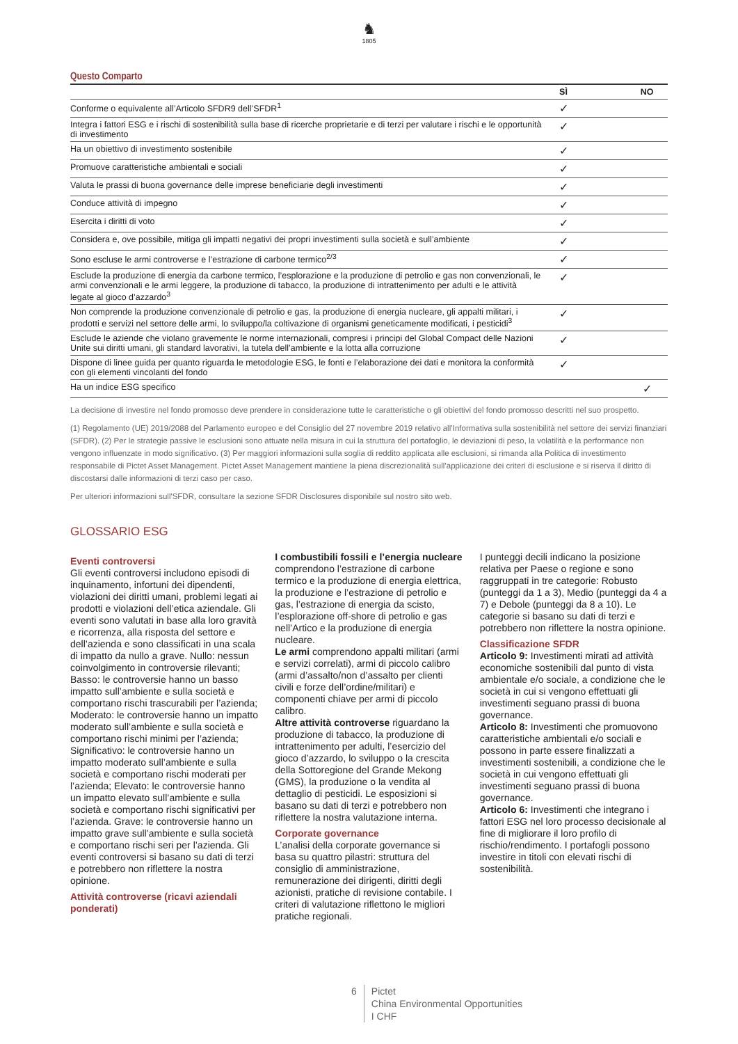♞
1805
Questo Comparto
| | SÌ | | NO |
| --- | --- | --- | --- |
| Conforme o equivalente all’Articolo SFDR9 dell’SFDR<sup>1</sup> | ✓ | | |
| Integra i fattori ESG e i rischi di sostenibilità sulla base di ricerche proprietarie e di terzi per valutare i rischi e le opportunità di investimento | ✓ | | |
| Ha un obiettivo di investimento sostenibile | ✓ | | |
| Promuove caratteristiche ambientali e sociali | ✓ | | |
| Valuta le prassi di buona governance delle imprese beneficiarie degli investimenti | ✓ | | |
| Conduce attività di impegno | ✓ | | |
| Esercita i diritti di voto | ✓ | | |
| Considera e, ove possibile, mitiga gli impatti negativi dei propri investimenti sulla società e sull’ambiente | ✓ | | |
| Sono escluse le armi controverse e l’estrazione di carbone termico<sup>2/3</sup> | ✓ | | |
| Esclude la produzione di energia da carbone termico, l’esplorazione e la produzione di petrolio e gas non convenzionali, le armi convenzionali e le armi leggere, la produzione di tabacco, la produzione di intrattenimento per adulti e le attività legate al gioco d’azzardo<sup>3</sup> | ✓ | | |
| Non comprende la produzione convenzionale di petrolio e gas, la produzione di energia nucleare, gli appalti militari, i prodotti e servizi nel settore delle armi, lo sviluppo/la coltivazione di organismi geneticamente modificati, i pesticidi<sup>3</sup> | ✓ | | |
| Esclude le aziende che violano gravemente le norme internazionali, compresi i principi del Global Compact delle Nazioni Unite sui diritti umani, gli standard lavorativi, la tutela dell’ambiente e la lotta alla corruzione | ✓ | | |
| Dispone di linee guida per quanto riguarda le metodologie ESG, le fonti e l’elaborazione dei dati e monitora la conformità con gli elementi vincolanti del fondo | ✓ | | |
| Ha un indice ESG specifico | | | ✓ |
La decisione di investire nel fondo promosso deve prendere in considerazione tutte le caratteristiche o gli obiettivi del fondo promosso descritti nel suo prospetto.
(1) Regolamento (UE) 2019/2088 del Parlamento europeo e del Consiglio del 27 novembre 2019 relativo all’Informativa sulla sostenibilità nel settore dei servizi finanziari (SFDR). (2) Per le strategie passive le esclusioni sono attuate nella misura in cui la struttura del portafoglio, le deviazioni di peso, la volatilità e la performance non vengono influenzate in modo significativo. (3) Per maggiori informazioni sulla soglia di reddito applicata alle esclusioni, si rimanda alla Politica di investimento responsabile di Pictet Asset Management. Pictet Asset Management mantiene la piena discrezionalità sull’applicazione dei criteri di esclusione e si riserva il diritto di discostarsi dalle informazioni di terzi caso per caso.
Per ulteriori informazioni sull'SFDR, consultare la sezione SFDR Disclosures disponibile sul nostro sito web.
GLOSSARIO ESG
Eventi controversi
Gli eventi controversi includono episodi di inquinamento, infortuni dei dipendenti, violazioni dei diritti umani, problemi legati ai prodotti e violazioni dell’etica aziendale. Gli eventi sono valutati in base alla loro gravità e ricorrenza, alla risposta del settore e dell’azienda e sono classificati in una scala di impatto da nullo a grave. Nullo: nessun coinvolgimento in controversie rilevanti; Basso: le controversie hanno un basso impatto sull’ambiente e sulla società e comportano rischi trascurabili per l’azienda; Moderato: le controversie hanno un impatto moderato sull’ambiente e sulla società e comportano rischi minimi per l’azienda; Significativo: le controversie hanno un impatto moderato sull’ambiente e sulla società e comportano rischi moderati per l’azienda; Elevato: le controversie hanno un impatto elevato sull’ambiente e sulla società e comportano rischi significativi per l’azienda. Grave: le controversie hanno un impatto grave sull’ambiente e sulla società e comportano rischi seri per l’azienda. Gli eventi controversi si basano su dati di terzi e potrebbero non riflettere la nostra opinione.
Attività controverse (ricavi aziendali ponderati)
I combustibili fossili e l’energia nucleare comprendono l’estrazione di carbone termico e la produzione di energia elettrica, la produzione e l’estrazione di petrolio e gas, l’estrazione di energia da scisto, l’esplorazione off-shore di petrolio e gas nell’Artico e la produzione di energia nucleare.
Le armi comprendono appalti militari (armi e servizi correlati), armi di piccolo calibro (armi d’assalto/non d’assalto per clienti civili e forze dell’ordine/militari) e componenti chiave per armi di piccolo calibro.
Altre attività controverse riguardano la produzione di tabacco, la produzione di intrattenimento per adulti, l’esercizio del gioco d’azzardo, lo sviluppo o la crescita della Sottoregione del Grande Mekong (GMS), la produzione o la vendita al dettaglio di pesticidi. Le esposizioni si basano su dati di terzi e potrebbero non riflettere la nostra valutazione interna.
Corporate governance
L’analisi della corporate governance si basa su quattro pilastri: struttura del consiglio di amministrazione, remunerazione dei dirigenti, diritti degli azionisti, pratiche di revisione contabile. I criteri di valutazione riflettono le migliori pratiche regionali.
I punteggi decili indicano la posizione relativa per Paese o regione e sono raggruppati in tre categorie: Robusto (punteggi da 1 a 3), Medio (punteggi da 4 a 7) e Debole (punteggi da 8 a 10). Le categorie si basano su dati di terzi e potrebbero non riflettere la nostra opinione.
Classificazione SFDR
Articolo 9: Investimenti mirati ad attività economiche sostenibili dal punto di vista ambientale e/o sociale, a condizione che le società in cui si vengono effettuati gli investimenti seguano prassi di buona governance.
Articolo 8: Investimenti che promuovono caratteristiche ambientali e/o sociali e possono in parte essere finalizzati a investimenti sostenibili, a condizione che le società in cui vengono effettuati gli investimenti seguano prassi di buona governance.
Articolo 6: Investimenti che integrano i fattori ESG nel loro processo decisionale al fine di migliorare il loro profilo di rischio/rendimento. I portafogli possono investire in titoli con elevati rischi di sostenibilità.
6 Pictet
China Environmental Opportunities
I CHF